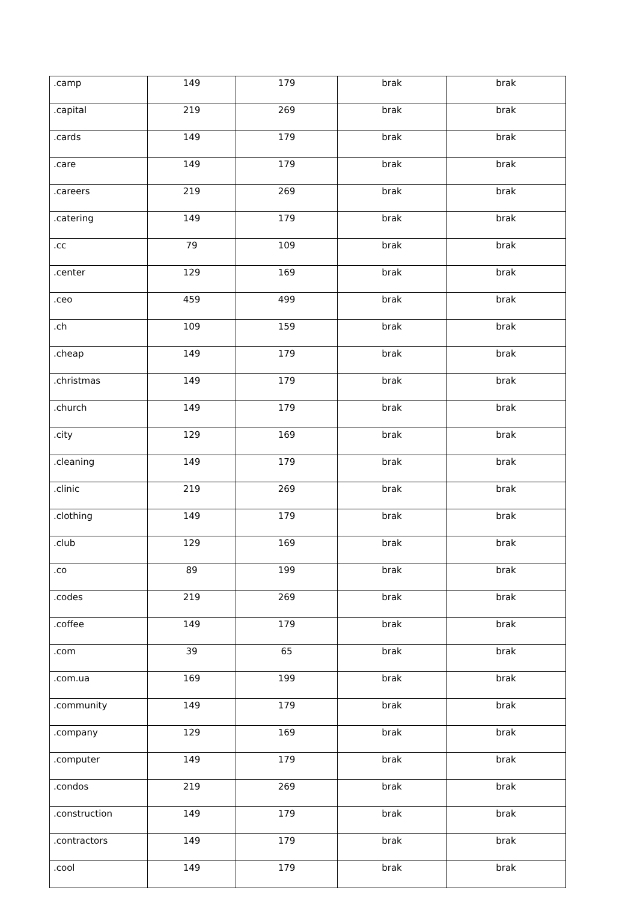| .camp | 149 | 179 | brak | brak |
| .capital | 219 | 269 | brak | brak |
| .cards | 149 | 179 | brak | brak |
| .care | 149 | 179 | brak | brak |
| .careers | 219 | 269 | brak | brak |
| .catering | 149 | 179 | brak | brak |
| .cc | 79 | 109 | brak | brak |
| .center | 129 | 169 | brak | brak |
| .ceo | 459 | 499 | brak | brak |
| .ch | 109 | 159 | brak | brak |
| .cheap | 149 | 179 | brak | brak |
| .christmas | 149 | 179 | brak | brak |
| .church | 149 | 179 | brak | brak |
| .city | 129 | 169 | brak | brak |
| .cleaning | 149 | 179 | brak | brak |
| .clinic | 219 | 269 | brak | brak |
| .clothing | 149 | 179 | brak | brak |
| .club | 129 | 169 | brak | brak |
| .co | 89 | 199 | brak | brak |
| .codes | 219 | 269 | brak | brak |
| .coffee | 149 | 179 | brak | brak |
| .com | 39 | 65 | brak | brak |
| .com.ua | 169 | 199 | brak | brak |
| .community | 149 | 179 | brak | brak |
| .company | 129 | 169 | brak | brak |
| .computer | 149 | 179 | brak | brak |
| .condos | 219 | 269 | brak | brak |
| .construction | 149 | 179 | brak | brak |
| .contractors | 149 | 179 | brak | brak |
| .cool | 149 | 179 | brak | brak |